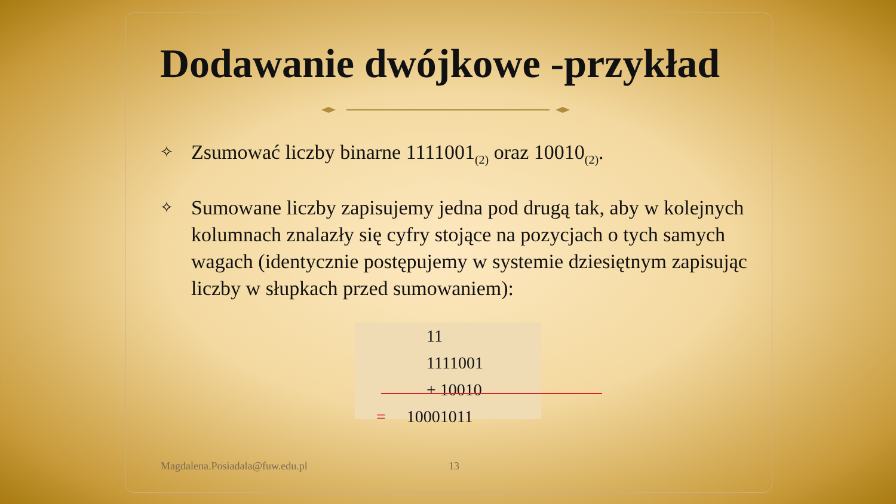Dodawanie dwójkowe -przykład
✧ Zsumować liczby binarne 1111001<sub>(2)</sub> oraz 10010<sub>(2)</sub>.
✧ Sumowane liczby zapisujemy jedna pod drugą tak, aby w kolejnych kolumnach znalazły się cyfry stojące na pozycjach o tych samych wagach (identycznie postępujemy w systemie dziesiętnym zapisując liczby w słupkach przed sumowaniem):
11
1111001
+ 10010
= 10001011
Magdalena.Posiadala@fuw.edu.pl 13